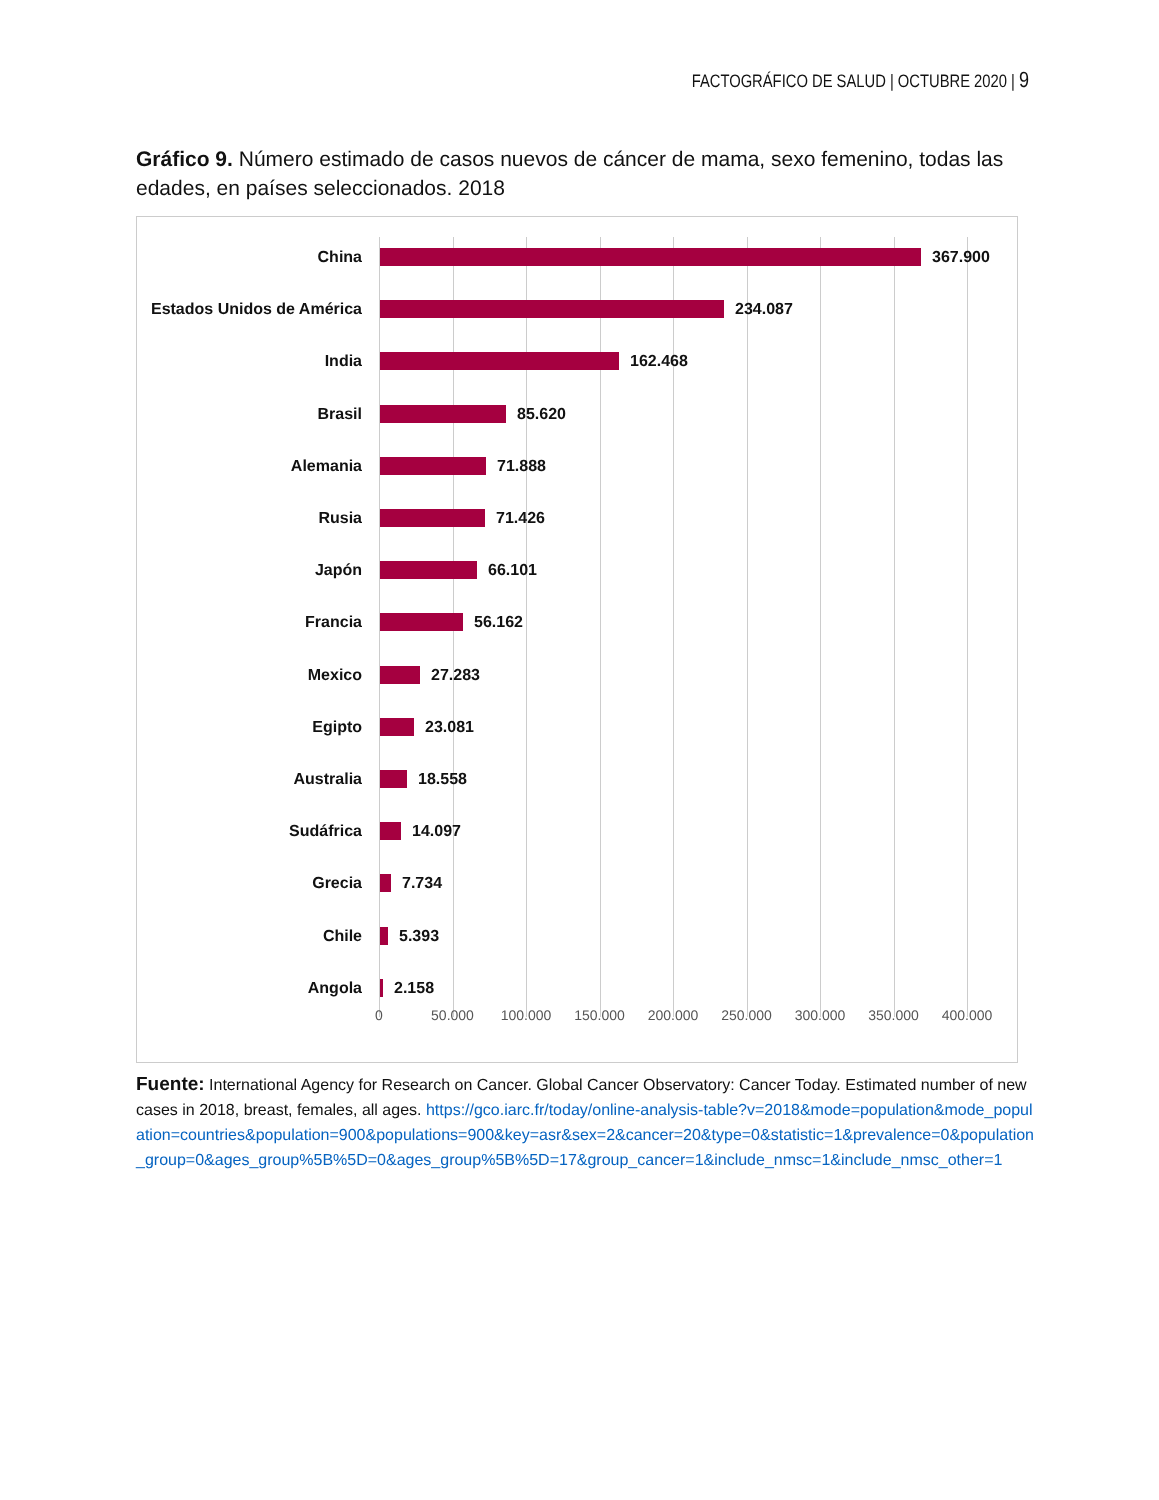FACTOGRÁFICO DE SALUD | OCTUBRE 2020 | 9
Gráfico 9. Número estimado de casos nuevos de cáncer de mama, sexo femenino, todas las edades, en países seleccionados. 2018
China 367.900
Estados Unidos de América
234.087
India 162.468
Brasil 85.620
Alemania 71.888
Rusia 71.426
Japón 66.101
Francia 56.162
Mexico 27.283
Egipto 23.081
Australia 18.558
Sudáfrica 14.097
Grecia 7.734
Chile 5.393
Angola 2.158
0 50.000 100.000 150.000 200.000 250.000 300.000 350.000 400.000
Fuente: International Agency for Research on Cancer. Global Cancer Observatory: Cancer Today. Estimated number of new cases in 2018, breast, females, all ages. https://gco.iarc.fr/today/online-analysis-table?v=2018&mode=population&mode_population=countries&population=900&populations=900&key=asr&sex=2&cancer=20&type=0&statistic=1&prevalence=0&population_group=0&ages_group%5B%5D=0&ages_group%5B%5D=17&group_cancer=1&include_nmsc=1&include_nmsc_other=1